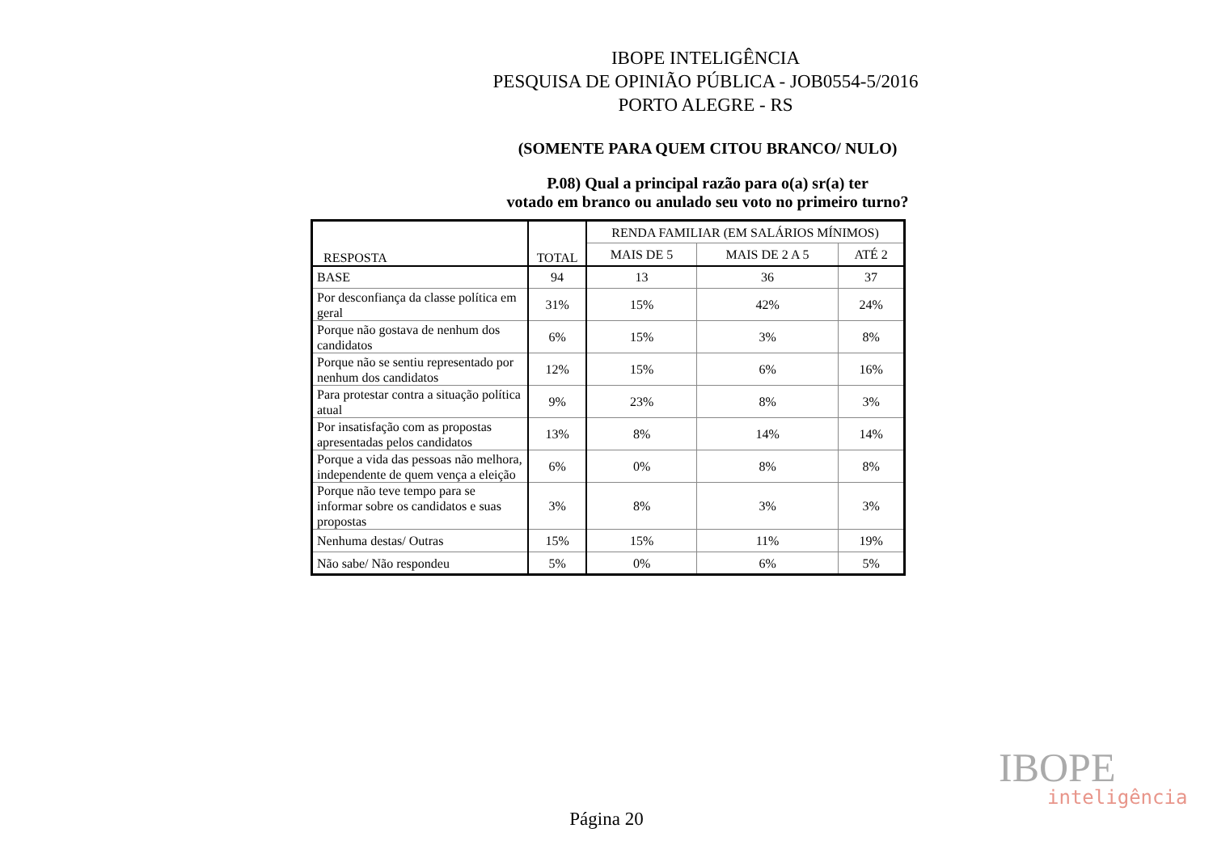IBOPE INTELIGÊNCIA
PESQUISA DE OPINIÃO PÚBLICA - JOB0554-5/2016
PORTO ALEGRE - RS
(SOMENTE PARA QUEM CITOU BRANCO/ NULO)
P.08) Qual a principal razão para o(a) sr(a) ter
votado em branco ou anulado seu voto no primeiro turno?
| RESPOSTA | TOTAL | RENDA FAMILIAR (EM SALÁRIOS MÍNIMOS) | | |
| --- | --- | --- | --- | --- |
| | | MAIS DE 5 | MAIS DE 2 A 5 | ATÉ 2 |
| BASE | 94 | 13 | 36 | 37 |
| Por desconfiança da classe política em geral | 31% | 15% | 42% | 24% |
| Porque não gostava de nenhum dos candidatos | 6% | 15% | 3% | 8% |
| Porque não se sentiu representado por nenhum dos candidatos | 12% | 15% | 6% | 16% |
| Para protestar contra a situação política atual | 9% | 23% | 8% | 3% |
| Por insatisfação com as propostas apresentadas pelos candidatos | 13% | 8% | 14% | 14% |
| Porque a vida das pessoas não melhora, independente de quem vença a eleição | 6% | 0% | 8% | 8% |
| Porque não teve tempo para se informar sobre os candidatos e suas propostas | 3% | 8% | 3% | 3% |
| Nenhuma destas/ Outras | 15% | 15% | 11% | 19% |
| Não sabe/ Não respondeu | 5% | 0% | 6% | 5% |
IBOPE
inteligência
Página 20